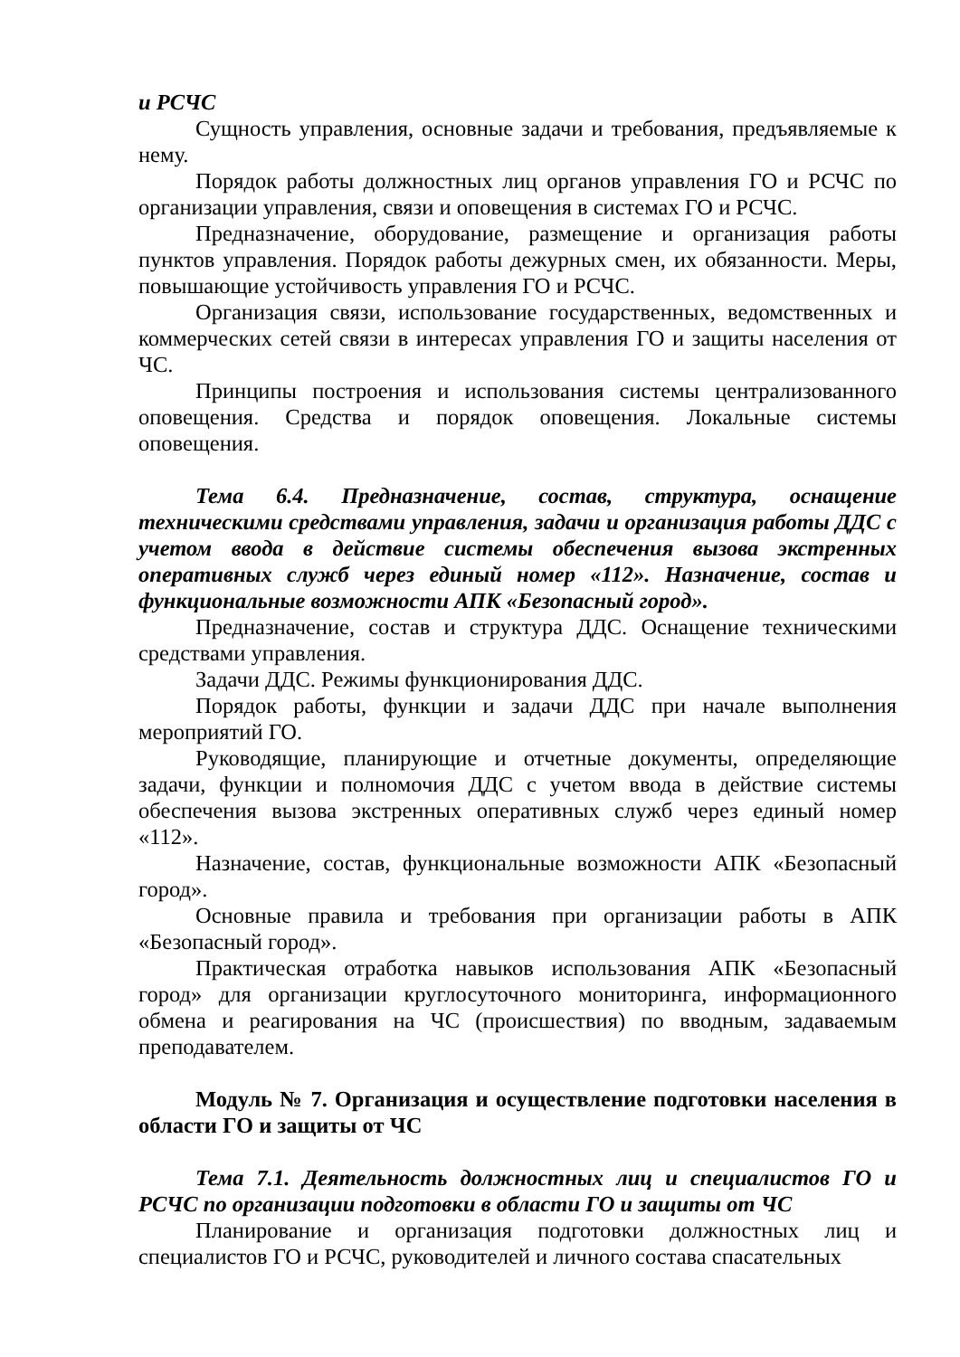и РСЧС
Сущность управления, основные задачи и требования, предъявляемые к нему.
Порядок работы должностных лиц органов управления ГО и РСЧС по организации управления, связи и оповещения в системах ГО и РСЧС.
Предназначение, оборудование, размещение и организация работы пунктов управления. Порядок работы дежурных смен, их обязанности. Меры, повышающие устойчивость управления ГО и РСЧС.
Организация связи, использование государственных, ведомственных и коммерческих сетей связи в интересах управления ГО и защиты населения от ЧС.
Принципы построения и использования системы централизованного оповещения. Средства и порядок оповещения. Локальные системы оповещения.
Тема 6.4. Предназначение, состав, структура, оснащение техническими средствами управления, задачи и организация работы ДДС с учетом ввода в действие системы обеспечения вызова экстренных оперативных служб через единый номер «112». Назначение, состав и функциональные возможности АПК «Безопасный город».
Предназначение, состав и структура ДДС. Оснащение техническими средствами управления.
Задачи ДДС. Режимы функционирования ДДС.
Порядок работы, функции и задачи ДДС при начале выполнения мероприятий ГО.
Руководящие, планирующие и отчетные документы, определяющие задачи, функции и полномочия ДДС с учетом ввода в действие системы обеспечения вызова экстренных оперативных служб через единый номер «112».
Назначение, состав, функциональные возможности АПК «Безопасный город».
Основные правила и требования при организации работы в АПК «Безопасный город».
Практическая отработка навыков использования АПК «Безопасный город» для организации круглосуточного мониторинга, информационного обмена и реагирования на ЧС (происшествия) по вводным, задаваемым преподавателем.
Модуль № 7. Организация и осуществление подготовки населения в области ГО и защиты от ЧС
Тема 7.1. Деятельность должностных лиц и специалистов ГО и РСЧС по организации подготовки в области ГО и защиты от ЧС
Планирование и организация подготовки должностных лиц и специалистов ГО и РСЧС, руководителей и личного состава спасательных